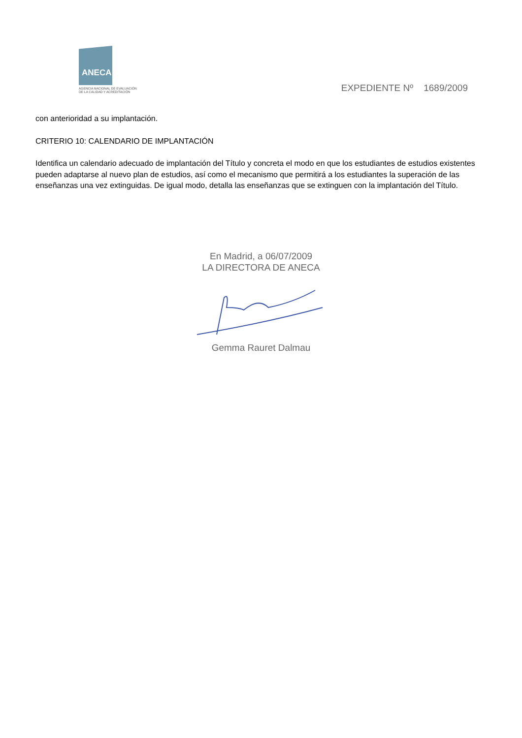ANECA
AGENCIA NACIONAL DE EVALUACIÓN
DE LA CALIDAD Y ACREDITACIÓN
EXPEDIENTE Nº 1689/2009
con anterioridad a su implantación.
CRITERIO 10: CALENDARIO DE IMPLANTACIÓN
Identifica un calendario adecuado de implantación del Título y concreta el modo en que los estudiantes de estudios existentes pueden adaptarse al nuevo plan de estudios, así como el mecanismo que permitirá a los estudiantes la superación de las enseñanzas una vez extinguidas. De igual modo, detalla las enseñanzas que se extinguen con la implantación del Título.
En Madrid, a 06/07/2009
LA DIRECTORA DE ANECA
Gemma Rauret Dalmau